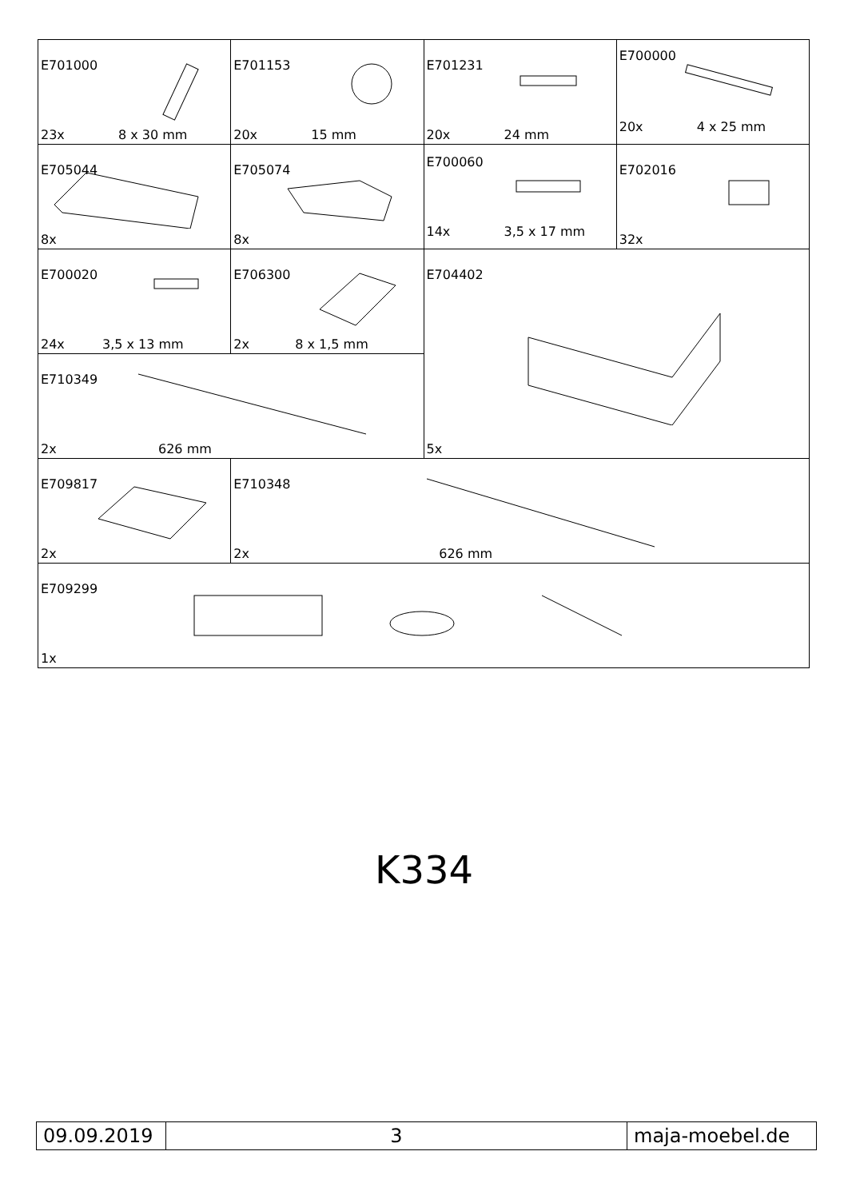| E701000 23x 8 x 30 mm | E701153 20x 15 mm | E701231 20x 24 mm | E700000 20x 4 x 25 mm |
| E705044 8x | E705074 8x | E700060 14x 3,5 x 17 mm | E702016 32x |
| E700020 24x 3,5 x 13 mm | E706300 2x 8 x 1,5 mm | E704402 5x | |
| E710349 2x 626 mm | | | |
| E709817 2x | E710348 2x 626 mm | | |
| E709299 1x | | | |
K334
| 09.09.2019 | 3 | maja-moebel.de |